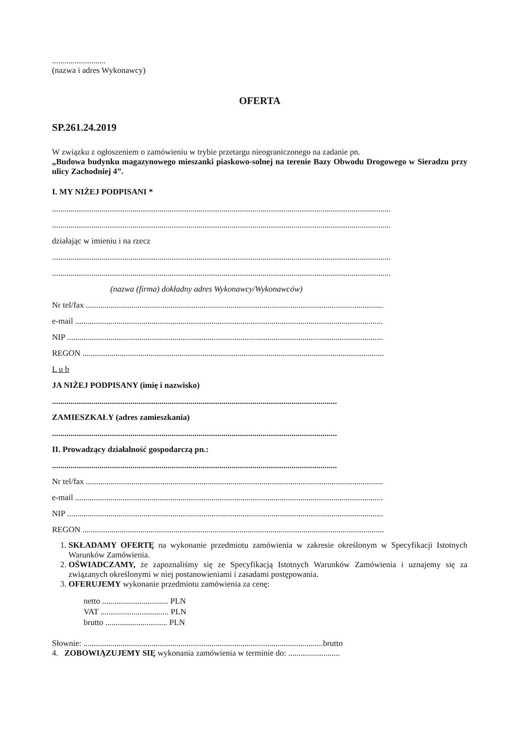..........................
(nazwa i adres Wykonawcy)
OFERTA
SP.261.24.2019
W związku z ogłoszeniem o zamówieniu w trybie przetargu nieograniczonego na zadanie pn.
„Budowa budynku magazynowego mieszanki piaskowo-solnej na terenie Bazy Obwodu Drogowego w Sieradzu przy ulicy Zachodniej 4”.
I. MY NIŻEJ PODPISANI *
....................................................................................................................................................................
....................................................................................................................................................................
działając w imieniu i na rzecz
....................................................................................................................................................................
....................................................................................................................................................................
(nazwa (firma) dokładny adres Wykonawcy/Wykonawców)
Nr tel/fax ................................................................................................................................................
e-mail .....................................................................................................................................................
NIP .........................................................................................................................................................
REGON ..................................................................................................................................................
L u b
JA NIŻEJ PODPISANY (imię i nazwisko)
..........................................................................................................................................
ZAMIESZKAŁY (adres zamieszkania)
..........................................................................................................................................
II. Prowadzący działalność gospodarczą pn.:
..........................................................................................................................................
Nr tel/fax ................................................................................................................................................
e-mail .....................................................................................................................................................
NIP .........................................................................................................................................................
REGON ..................................................................................................................................................
1. SKŁADAMY OFERTĘ na wykonanie przedmiotu zamówienia w zakresie określonym w Specyfikacji Istotnych Warunków Zamówienia.
2. OŚWIADCZAMY, że zapoznaliśmy się ze Specyfikacją Istotnych Warunków Zamówienia i uznajemy się za związanych określonymi w niej postanowieniami i zasadami postępowania.
3. OFERUJEMY wykonanie przedmiotu zamówienia za cenę:
netto ................................ PLN
VAT ................................. PLN
brutto .............................. PLN
Słownie: ....................................................................................................................brutto
4. ZOBOWIĄZUJEMY SIĘ wykonania zamówienia w terminie do: .........................